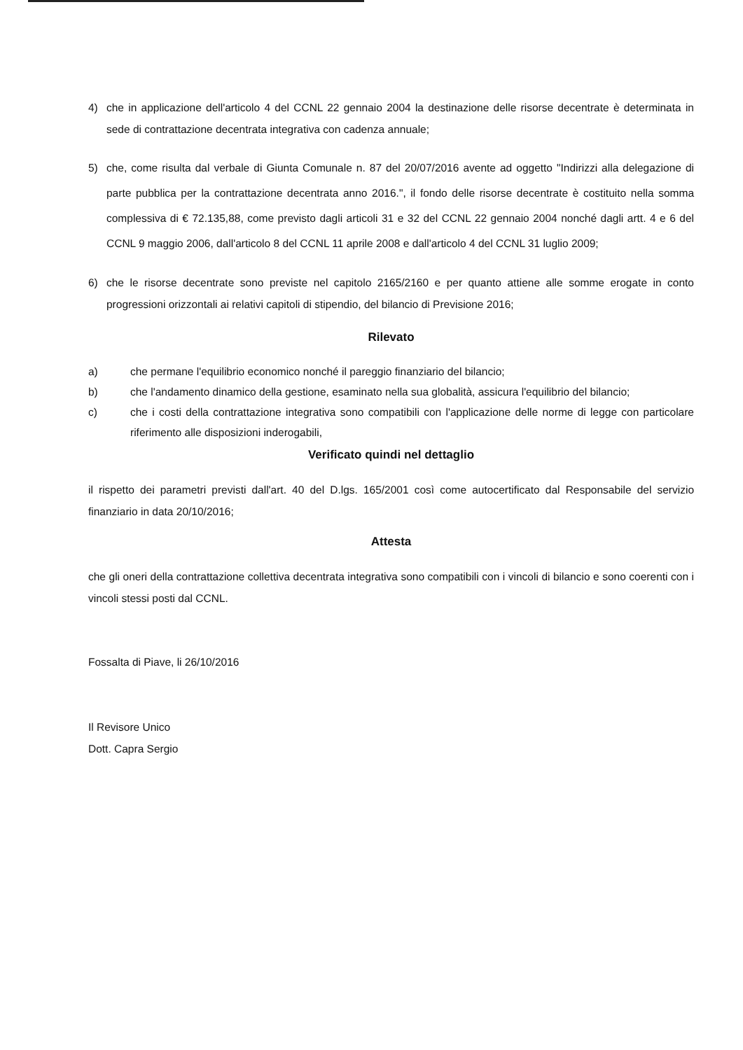4) che in applicazione dell'articolo 4 del CCNL 22 gennaio 2004 la destinazione delle risorse decentrate è determinata in sede di contrattazione decentrata integrativa con cadenza annuale;
5) che, come risulta dal verbale di Giunta Comunale n. 87 del 20/07/2016 avente ad oggetto "Indirizzi alla delegazione di parte pubblica per la contrattazione decentrata anno 2016.", il fondo delle risorse decentrate è costituito nella somma complessiva di € 72.135,88, come previsto dagli articoli 31 e 32 del CCNL 22 gennaio 2004 nonché dagli artt. 4 e 6 del CCNL 9 maggio 2006, dall'articolo 8 del CCNL 11 aprile 2008 e dall'articolo 4 del CCNL 31 luglio 2009;
6) che le risorse decentrate sono previste nel capitolo 2165/2160 e per quanto attiene alle somme erogate in conto progressioni orizzontali ai relativi capitoli di stipendio, del bilancio di Previsione 2016;
Rilevato
a) che permane l'equilibrio economico nonché il pareggio finanziario del bilancio;
b) che l'andamento dinamico della gestione, esaminato nella sua globalità, assicura l'equilibrio del bilancio;
c) che i costi della contrattazione integrativa sono compatibili con l'applicazione delle norme di legge con particolare riferimento alle disposizioni inderogabili,
Verificato quindi nel dettaglio
il rispetto dei parametri previsti dall'art. 40 del D.lgs. 165/2001 così come autocertificato dal Responsabile del servizio finanziario in data 20/10/2016;
Attesta
che gli oneri della contrattazione collettiva decentrata integrativa sono compatibili con i vincoli di bilancio e sono coerenti con i vincoli stessi posti dal CCNL.
Fossalta di Piave, li 26/10/2016
Il Revisore Unico
Dott. Capra Sergio